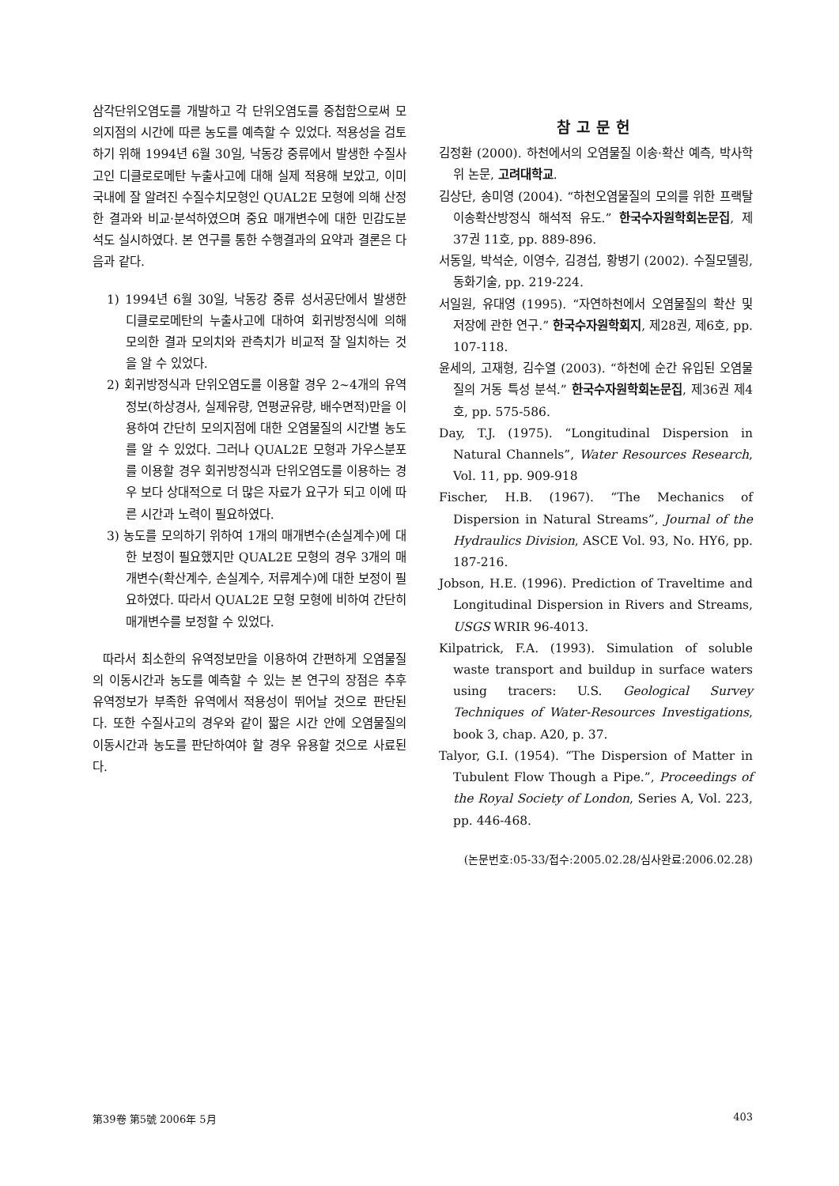삼각단위오염도를 개발하고 각 단위오염도를 중첩함으로써 모의지점의 시간에 따른 농도를 예측할 수 있었다. 적용성을 검토하기 위해 1994년 6월 30일, 낙동강 중류에서 발생한 수질사고인 디클로로메탄 누출사고에 대해 실제 적용해 보았고, 이미 국내에 잘 알려진 수질수치모형인 QUAL2E 모형에 의해 산정한 결과와 비교·분석하였으며 중요 매개변수에 대한 민감도분석도 실시하였다. 본 연구를 통한 수행결과의 요약과 결론은 다음과 같다.
1) 1994년 6월 30일, 낙동강 중류 성서공단에서 발생한 디클로로메탄의 누출사고에 대하여 회귀방정식에 의해 모의한 결과 모의치와 관측치가 비교적 잘 일치하는 것을 알 수 있었다.
2) 회귀방정식과 단위오염도를 이용할 경우 2~4개의 유역정보(하상경사, 실제유량, 연평균유량, 배수면적)만을 이용하여 간단히 모의지점에 대한 오염물질의 시간별 농도를 알 수 있었다. 그러나 QUAL2E 모형과 가우스분포를 이용할 경우 회귀방정식과 단위오염도를 이용하는 경우 보다 상대적으로 더 많은 자료가 요구가 되고 이에 따른 시간과 노력이 필요하였다.
3) 농도를 모의하기 위하여 1개의 매개변수(손실계수)에 대한 보정이 필요했지만 QUAL2E 모형의 경우 3개의 매개변수(확산계수, 손실계수, 저류계수)에 대한 보정이 필요하였다. 따라서 QUAL2E 모형 모형에 비하여 간단히 매개변수를 보정할 수 있었다.
따라서 최소한의 유역정보만을 이용하여 간편하게 오염물질의 이동시간과 농도를 예측할 수 있는 본 연구의 장점은 추후 유역정보가 부족한 유역에서 적용성이 뛰어날 것으로 판단된다. 또한 수질사고의 경우와 같이 짧은 시간 안에 오염물질의 이동시간과 농도를 판단하여야 할 경우 유용할 것으로 사료된다.
참고문헌
김정환 (2000). 하천에서의 오염물질 이송·확산 예측, 박사학위 논문, 고려대학교.
김상단, 송미영 (2004). “하천오염물질의 모의를 위한 프랙탈 이송확산방정식 해석적 유도.” 한국수자원학회논문집, 제37권 11호, pp. 889-896.
서동일, 박석순, 이영수, 김경섭, 황병기 (2002). 수질모델링, 동화기술, pp. 219-224.
서일원, 유대영 (1995). “자연하천에서 오염물질의 확산 및 저장에 관한 연구.” 한국수자원학회지, 제28권, 제6호, pp. 107-118.
윤세의, 고재형, 김수열 (2003). “하천에 순간 유입된 오염물질의 거동 특성 분석.” 한국수자원학회논문집, 제36권 제4호, pp. 575-586.
Day, T.J. (1975). “Longitudinal Dispersion in Natural Channels”, Water Resources Research, Vol. 11, pp. 909-918
Fischer, H.B. (1967). “The Mechanics of Dispersion in Natural Streams”, Journal of the Hydraulics Division, ASCE Vol. 93, No. HY6, pp. 187-216.
Jobson, H.E. (1996). Prediction of Traveltime and Longitudinal Dispersion in Rivers and Streams, USGS WRIR 96-4013.
Kilpatrick, F.A. (1993). Simulation of soluble waste transport and buildup in surface waters using tracers: U.S. Geological Survey Techniques of Water-Resources Investigations, book 3, chap. A20, p. 37.
Talyor, G.I. (1954). “The Dispersion of Matter in Tubulent Flow Though a Pipe.”, Proceedings of the Royal Society of London, Series A, Vol. 223, pp. 446-468.
(논문번호:05-33/접수:2005.02.28/심사완료:2006.02.28)
第39卷 第5號 2006年 5月 403